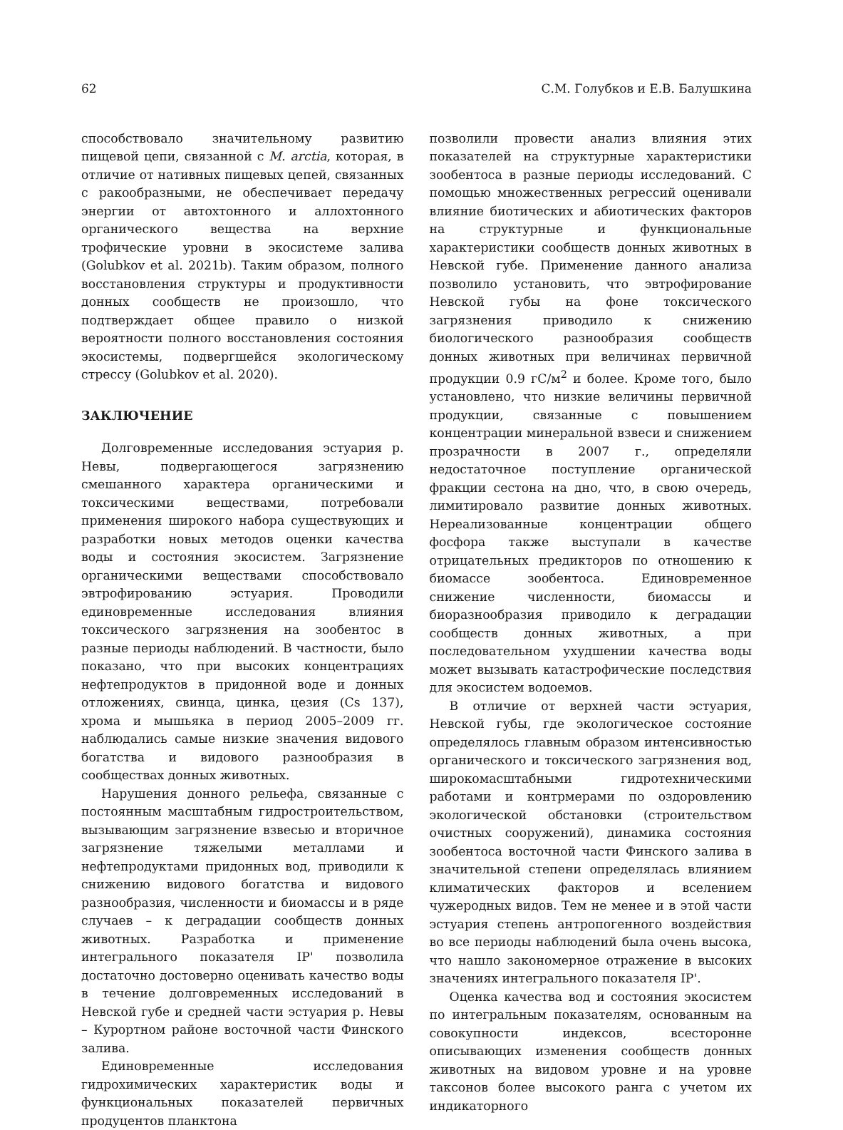62 С.М. Голубков и Е.В. Балушкина
способствовало значительному развитию пищевой цепи, связанной с M. arctia, которая, в отличие от нативных пищевых цепей, связанных с ракообразными, не обеспечивает передачу энергии от автохтонного и аллохтонного органического вещества на верхние трофические уровни в экосистеме залива (Golubkov et al. 2021b). Таким образом, полного восстановления структуры и продуктивности донных сообществ не произошло, что подтверждает общее правило о низкой вероятности полного восстановления состояния экосистемы, подвергшейся экологическому стрессу (Golubkov et al. 2020).
ЗАКЛЮЧЕНИЕ
Долговременные исследования эстуария р. Невы, подвергающегося загрязнению смешанного характера органическими и токсическими веществами, потребовали применения широкого набора существующих и разработки новых методов оценки качества воды и состояния экосистем. Загрязнение органическими веществами способствовало эвтрофированию эстуария. Проводили единовременные исследования влияния токсического загрязнения на зообентос в разные периоды наблюдений. В частности, было показано, что при высоких концентрациях нефтепродуктов в придонной воде и донных отложениях, свинца, цинка, цезия (Cs 137), хрома и мышьяка в период 2005–2009 гг. наблюдались самые низкие значения видового богатства и видового разнообразия в сообществах донных животных.
Нарушения донного рельефа, связанные с постоянным масштабным гидростроительством, вызывающим загрязнение взвесью и вторичное загрязнение тяжелыми металлами и нефтепродуктами придонных вод, приводили к снижению видового богатства и видового разнообразия, численности и биомассы и в ряде случаев – к деградации сообществ донных животных. Разработка и применение интегрального показателя IP' позволила достаточно достоверно оценивать качество воды в течение долговременных исследований в Невской губе и средней части эстуария р. Невы – Курортном районе восточной части Финского залива.
Единовременные исследования гидрохимических характеристик воды и функциональных показателей первичных продуцентов планктона
позволили провести анализ влияния этих показателей на структурные характеристики зообентоса в разные периоды исследований. С помощью множественных регрессий оценивали влияние биотических и абиотических факторов на структурные и функциональные характеристики сообществ донных животных в Невской губе. Применение данного анализа позволило установить, что эвтрофирование Невской губы на фоне токсического загрязнения приводило к снижению биологического разнообразия сообществ донных животных при величинах первичной продукции 0.9 гС/м<sup>2</sup> и более. Кроме того, было установлено, что низкие величины первичной продукции, связанные с повышением концентрации минеральной взвеси и снижением прозрачности в 2007 г., определяли недостаточное поступление органической фракции сестона на дно, что, в свою очередь, лимитировало развитие донных животных. Нереализованные концентрации общего фосфора также выступали в качестве отрицательных предикторов по отношению к биомассе зообентоса. Единовременное снижение численности, биомассы и биоразнообразия приводило к деградации сообществ донных животных, а при последовательном ухудшении качества воды может вызывать катастрофические последствия для экосистем водоемов.
В отличие от верхней части эстуария, Невской губы, где экологическое состояние определялось главным образом интенсивностью органического и токсического загрязнения вод, широкомасштабными гидротехническими работами и контрмерами по оздоровлению экологической обстановки (строительством очистных сооружений), динамика состояния зообентоса восточной части Финского залива в значительной степени определялась влиянием климатических факторов и вселением чужеродных видов. Тем не менее и в этой части эстуария степень антропогенного воздействия во все периоды наблюдений была очень высока, что нашло закономерное отражение в высоких значениях интегрального показателя IP'.
Оценка качества вод и состояния экосистем по интегральным показателям, основанным на совокупности индексов, всесторонне описывающих изменения сообществ донных животных на видовом уровне и на уровне таксонов более высокого ранга с учетом их индикаторного